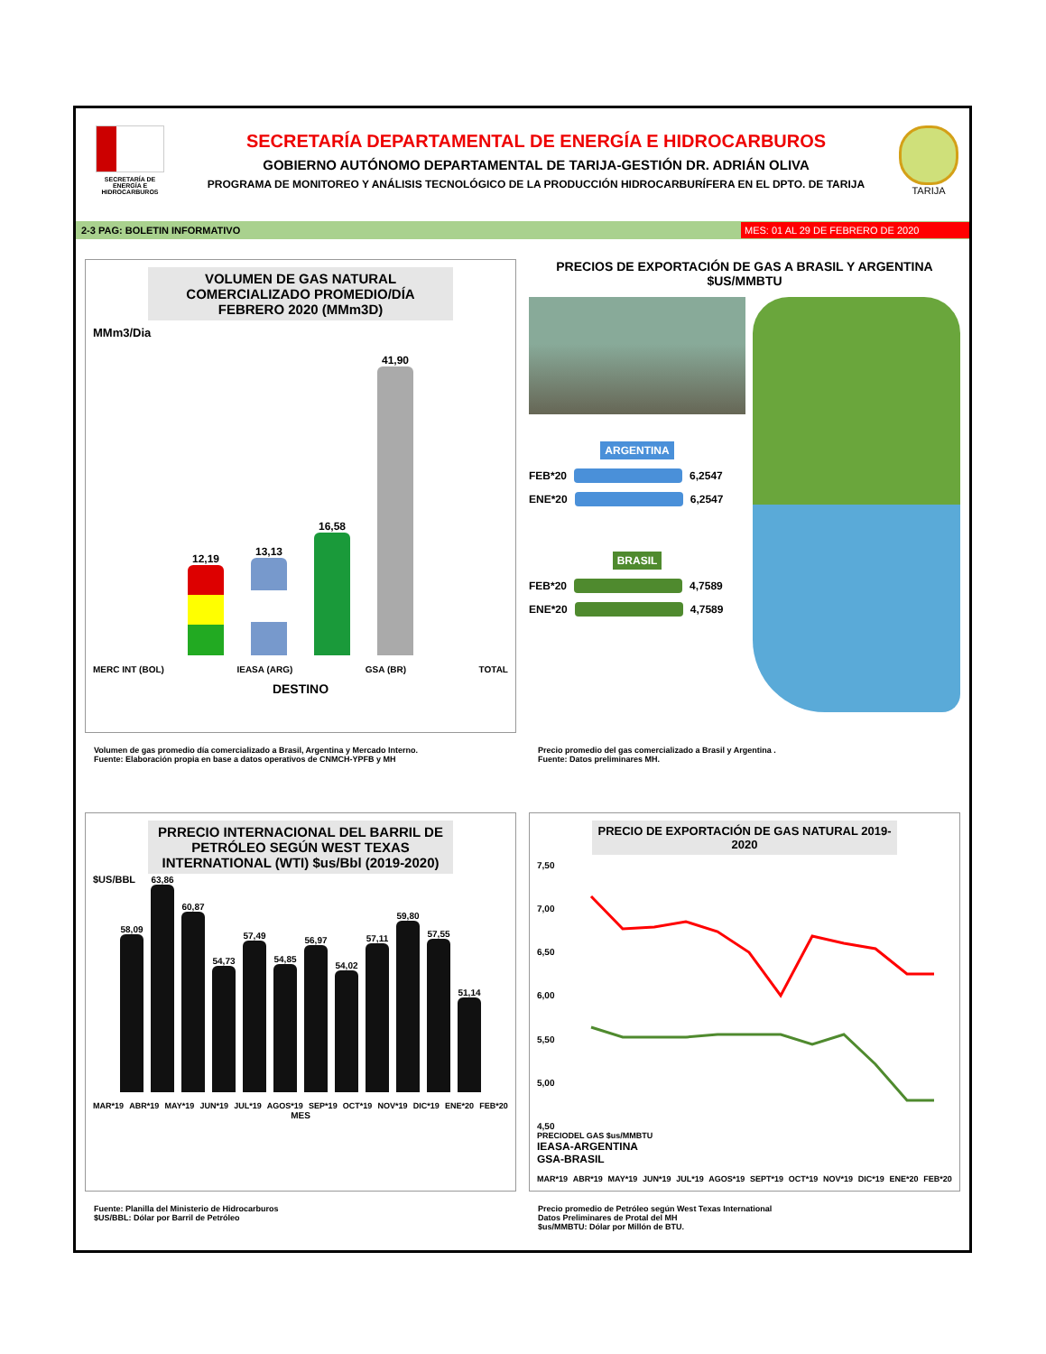SECRETARÍA DE
ENERGÍA E
HIDROCARBUROS
SECRETARÍA DEPARTAMENTAL DE ENERGÍA E HIDROCARBUROS
GOBIERNO AUTÓNOMO DEPARTAMENTAL DE TARIJA-GESTIÓN DR. ADRIÁN OLIVA
PROGRAMA DE MONITOREO Y ANÁLISIS TECNOLÓGICO DE LA PRODUCCIÓN HIDROCARBURÍFERA EN EL DPTO. DE TARIJA
TARIJA
2-3 PAG: BOLETIN INFORMATIVO
MES: 01 AL 29 DE FEBRERO DE 2020
VOLUMEN DE GAS NATURAL COMERCIALIZADO PROMEDIO/DÍA FEBRERO 2020 (MMm3D)
MMm3/Dia
12,19
13,13
16,58
41,90
MERC INT (BOL) IEASA (ARG) GSA (BR) TOTAL
DESTINO
Volumen de gas promedio día comercializado a Brasil, Argentina y Mercado Interno.
Fuente: Elaboración propia en base a datos operativos de CNMCH-YPFB y MH
PRECIOS DE EXPORTACIÓN DE GAS A BRASIL Y ARGENTINA
$US/MMBTU
ARGENTINA
FEB*20
6,2547
ENE*20
6,2547
BRASIL
FEB*20
4,7589
ENE*20
4,7589
Precio promedio del gas comercializado a Brasil y Argentina .
Fuente: Datos preliminares MH.
PRRECIO INTERNACIONAL DEL BARRIL DE PETRÓLEO SEGÚN WEST TEXAS INTERNATIONAL (WTI) $us/Bbl (2019-2020)
$US/BBL
58,09
63,86
60,87
54,73
57,49
54,85
56,97
54,02
57,11
59,80
57,55
51,14
MAR*19 ABR*19 MAY*19 JUN*19 JUL*19 AGOS*19 SEP*19 OCT*19 NOV*19 DIC*19 ENE*20 FEB*20
MES
Fuente: Planilla del Ministerio de Hidrocarburos
$US/BBL: Dólar por Barril de Petróleo
PRECIO DE EXPORTACIÓN DE GAS NATURAL 2019-2020
7,50
7,00
6,50
6,00
5,50
5,00
4,50
PRECIODEL GAS $us/MMBTU
IEASA-ARGENTINA
GSA-BRASIL
MAR*19 ABR*19 MAY*19 JUN*19 JUL*19 AGOS*19 SEPT*19 OCT*19 NOV*19 DIC*19 ENE*20 FEB*20
Precio promedio de Petróleo según West Texas International
Datos Preliminares de Protal del MH
$us/MMBTU: Dólar por Millón de BTU.